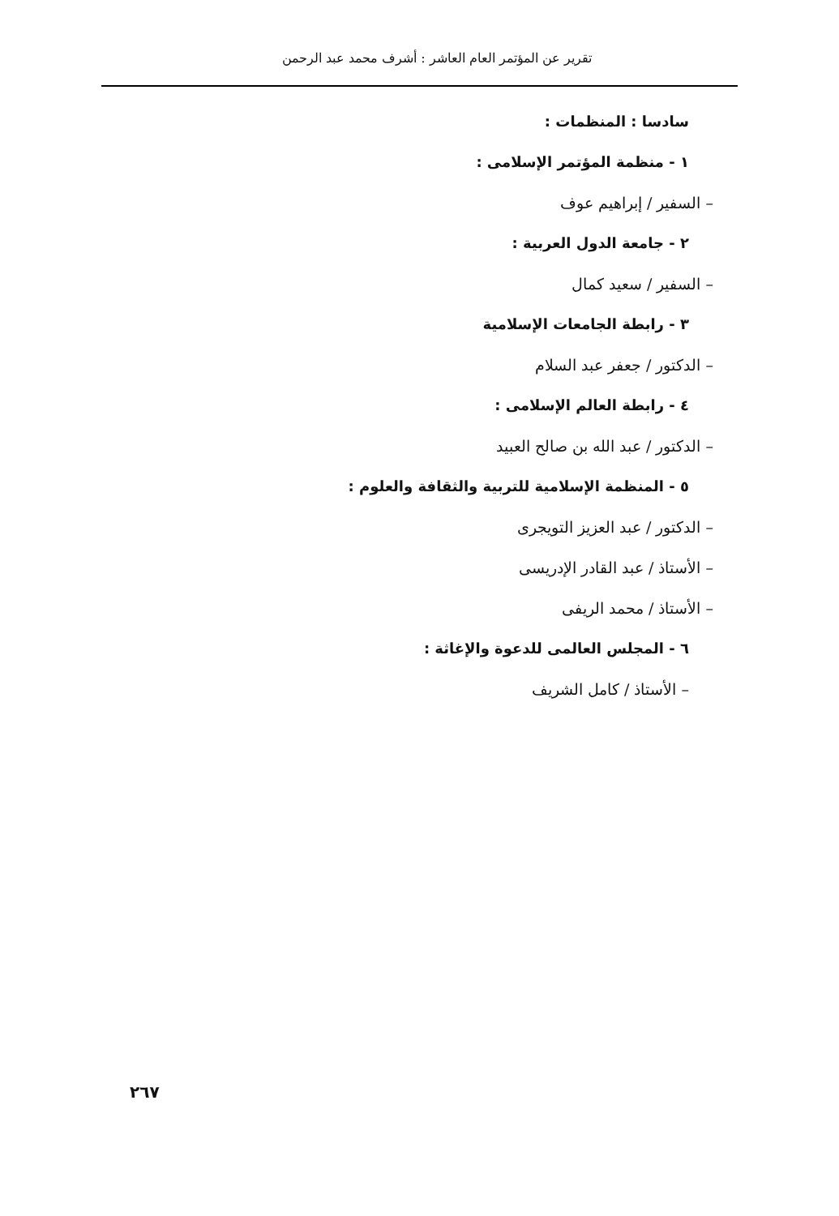تقرير عن المؤتمر العام العاشر : أشرف محمد عبد الرحمن
سادسا : المنظمات :
١ - منظمة المؤتمر الإسلامى :
– السفير / إبراهيم عوف
٢ - جامعة الدول العربية :
– السفير / سعيد كمال
٣ - رابطة الجامعات الإسلامية
– الدكتور / جعفر عبد السلام
٤ - رابطة العالم الإسلامى :
– الدكتور / عبد الله بن صالح العبيد
٥ - المنظمة الإسلامية للتربية والثقافة والعلوم :
– الدكتور / عبد العزيز التويجرى
– الأستاذ / عبد القادر الإدريسى
– الأستاذ / محمد الريفى
٦ - المجلس العالمى للدعوة والإغاثة :
– الأستاذ / كامل الشريف
٢٦٧